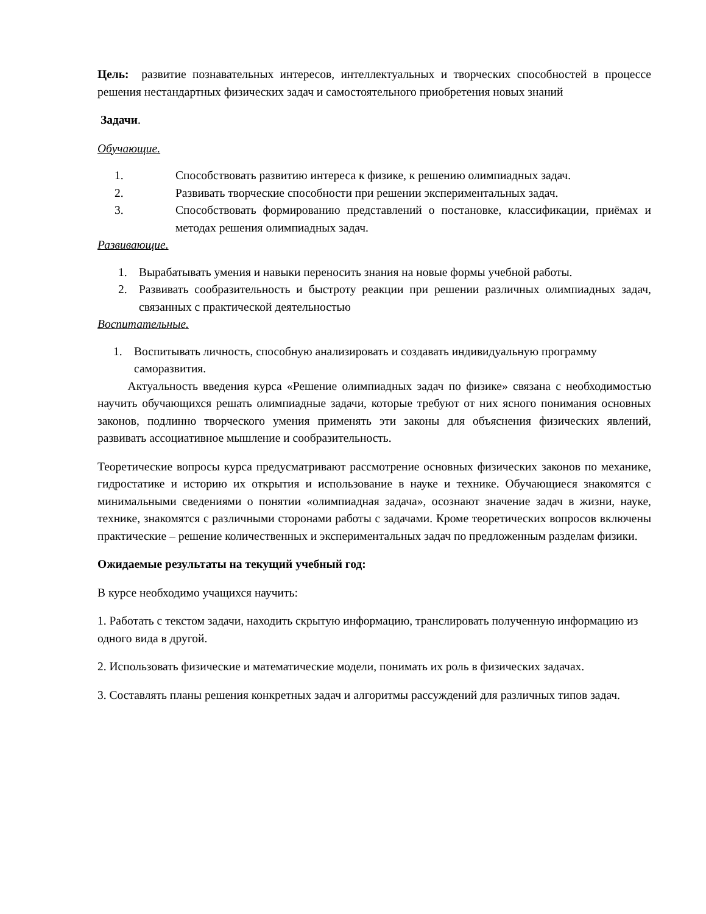Цель: развитие познавательных интересов, интеллектуальных и творческих способностей в процессе решения нестандартных физических задач и самостоятельного приобретения новых знаний
Задачи.
Обучающие.
1. Способствовать развитию интереса к физике, к решению олимпиадных задач.
2. Развивать творческие способности при решении экспериментальных задач.
3. Способствовать формированию представлений о постановке, классификации, приёмах и методах решения олимпиадных задач.
Развивающие.
1. Вырабатывать умения и навыки переносить знания на новые формы учебной работы.
2. Развивать сообразительность и быстроту реакции при решении различных олимпиадных задач, связанных с практической деятельностью
Воспитательные.
1. Воспитывать личность, способную анализировать и создавать индивидуальную программу саморазвития.
Актуальность введения курса «Решение олимпиадных задач по физике» связана с необходимостью научить обучающихся решать олимпиадные задачи, которые требуют от них ясного понимания основных законов, подлинно творческого умения применять эти законы для объяснения физических явлений, развивать ассоциативное мышление и сообразительность.
Теоретические вопросы курса предусматривают рассмотрение основных физических законов по механике, гидростатике и историю их открытия и использование в науке и технике. Обучающиеся знакомятся с минимальными сведениями о понятии «олимпиадная задача», осознают значение задач в жизни, науке, технике, знакомятся с различными сторонами работы с задачами. Кроме теоретических вопросов включены практические – решение количественных и экспериментальных задач по предложенным разделам физики.
Ожидаемые результаты на текущий учебный год:
В курсе необходимо учащихся научить:
1. Работать с текстом задачи, находить скрытую информацию, транслировать полученную информацию из одного вида в другой.
2. Использовать физические и математические модели, понимать их роль в физических задачах.
3. Составлять планы решения конкретных задач и алгоритмы рассуждений для различных типов задач.